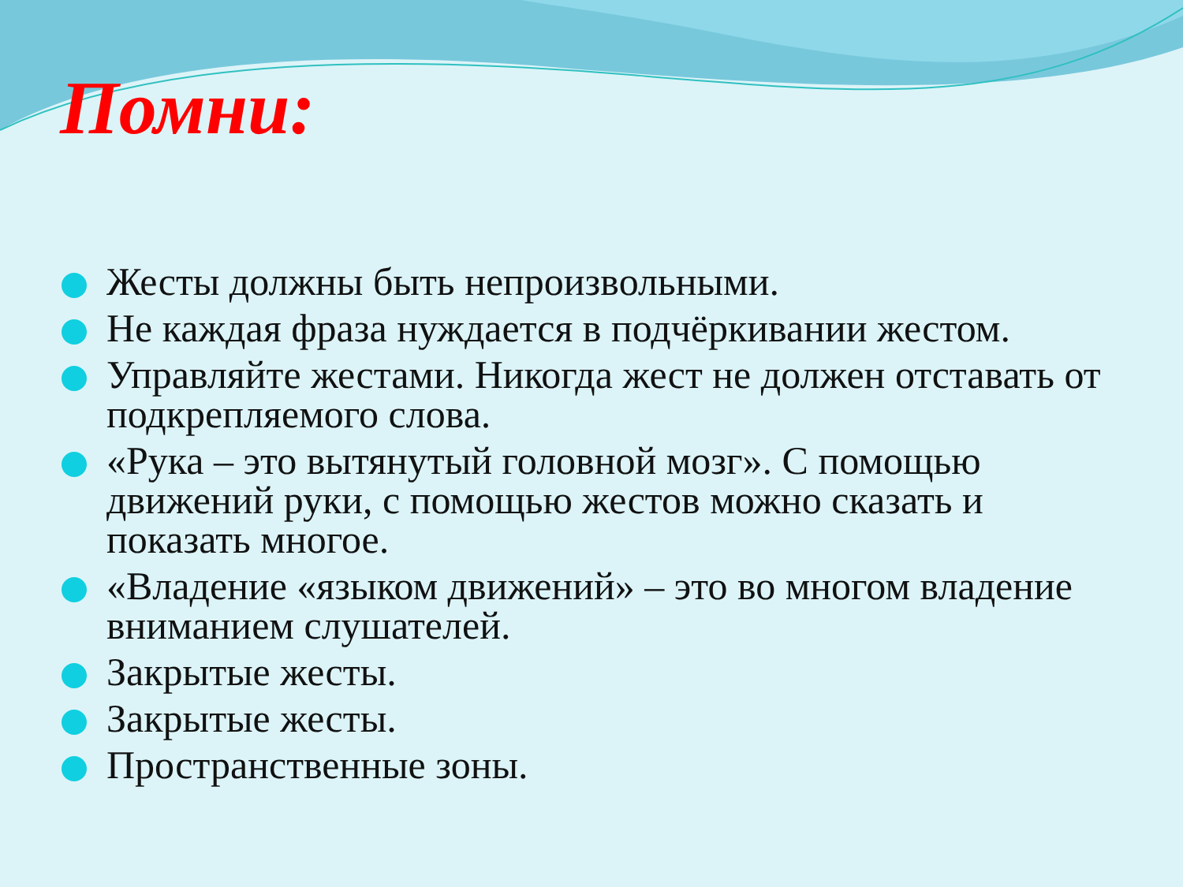Помни:
Жесты должны быть непроизвольными.
Не каждая фраза нуждается в подчёркивании жестом.
Управляйте жестами. Никогда жест не должен отставать от подкрепляемого слова.
«Рука – это вытянутый головной мозг». С помощью движений руки, с помощью жестов можно сказать и показать многое.
«Владение «языком движений» – это во многом владение вниманием слушателей.
Закрытые жесты.
Закрытые жесты.
Пространственные зоны.